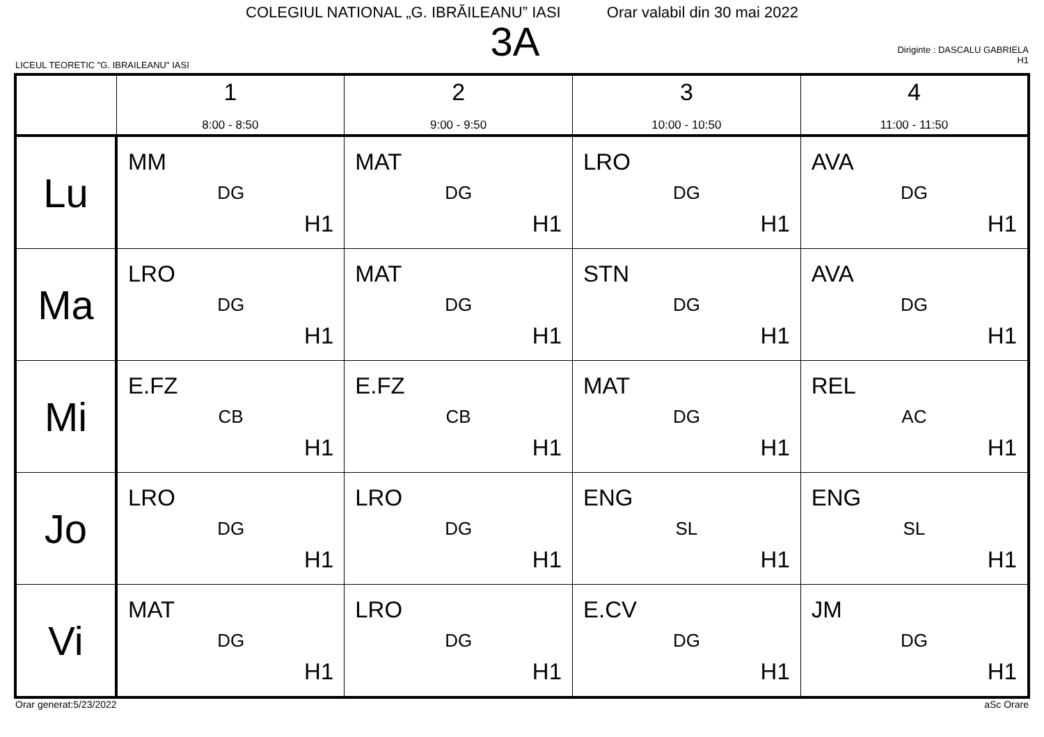COLEGIUL NATIONAL „G. IBRĂILEANU” IASI Orar valabil din 30 mai 2022
3A
LICEUL TEORETIC "G. IBRAILEANU" IASI
Diriginte : DASCALU GABRIELA
H1
| | 1 8:00 - 8:50 | 2 9:00 - 9:50 | 3 10:00 - 10:50 | 4 11:00 - 11:50 |
| --- | --- | --- | --- | --- |
| Lu | MM DG H1 | MAT DG H1 | LRO DG H1 | AVA DG H1 |
| Ma | LRO DG H1 | MAT DG H1 | STN DG H1 | AVA DG H1 |
| Mi | E.FZ CB H1 | E.FZ CB H1 | MAT DG H1 | REL AC H1 |
| Jo | LRO DG H1 | LRO DG H1 | ENG SL H1 | ENG SL H1 |
| Vi | MAT DG H1 | LRO DG H1 | E.CV DG H1 | JM DG H1 |
Orar generat:5/23/2022 aSc Orare